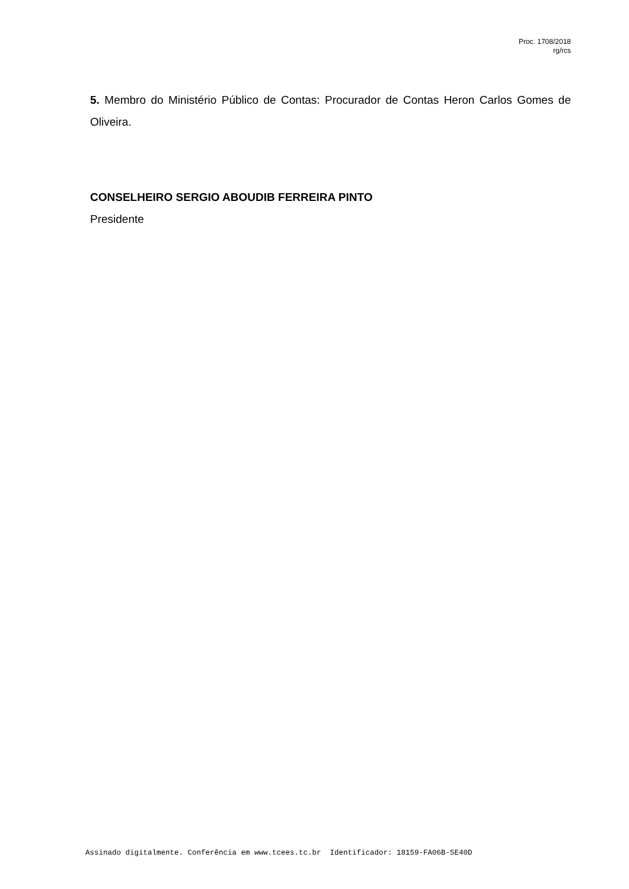Proc. 1708/2018
rg/rcs
5. Membro do Ministério Público de Contas: Procurador de Contas Heron Carlos Gomes de Oliveira.
CONSELHEIRO SERGIO ABOUDIB FERREIRA PINTO
Presidente
Assinado digitalmente. Conferência em www.tcees.tc.br Identificador: 18159-FA06B-5E40D